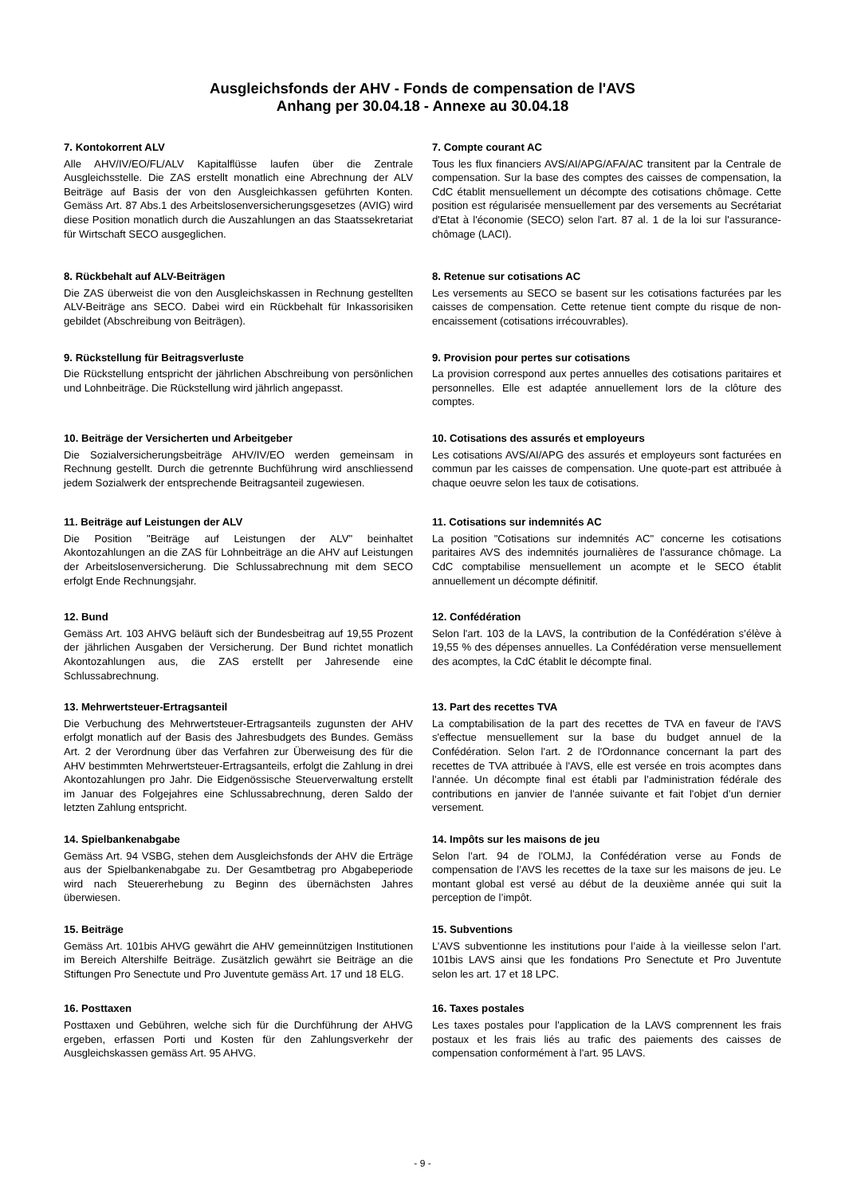Ausgleichsfonds der AHV - Fonds de compensation de l'AVS
Anhang per 30.04.18 - Annexe au 30.04.18
7. Kontokorrent ALV
Alle AHV/IV/EO/FL/ALV Kapitalflüsse laufen über die Zentrale Ausgleichsstelle. Die ZAS erstellt monatlich eine Abrechnung der ALV Beiträge auf Basis der von den Ausgleichkassen geführten Konten. Gemäss Art. 87 Abs.1 des Arbeitslosenversicherungsgesetzes (AVIG) wird diese Position monatlich durch die Auszahlungen an das Staatssekretariat für Wirtschaft SECO ausgeglichen.
7. Compte courant AC
Tous les flux financiers AVS/AI/APG/AFA/AC transitent par la Centrale de compensation. Sur la base des comptes des caisses de compensation, la CdC établit mensuellement un décompte des cotisations chômage. Cette position est régularisée mensuellement par des versements au Secrétariat d'Etat à l'économie (SECO) selon l'art. 87 al. 1 de la loi sur l'assurance-chômage (LACI).
8. Rückbehalt auf ALV-Beiträgen
Die ZAS überweist die von den Ausgleichskassen in Rechnung gestellten ALV-Beiträge ans SECO. Dabei wird ein Rückbehalt für Inkassorisiken gebildet (Abschreibung von Beiträgen).
8. Retenue sur cotisations AC
Les versements au SECO se basent sur les cotisations facturées par les caisses de compensation. Cette retenue tient compte du risque de non-encaissement (cotisations irrécouvrables).
9. Rückstellung für Beitragsverluste
Die Rückstellung entspricht der jährlichen Abschreibung von persönlichen und Lohnbeiträge. Die Rückstellung wird jährlich angepasst.
9. Provision pour pertes sur cotisations
La provision correspond aux pertes annuelles des cotisations paritaires et personnelles. Elle est adaptée annuellement lors de la clôture des comptes.
10. Beiträge der Versicherten und Arbeitgeber
Die Sozialversicherungsbeiträge AHV/IV/EO werden gemeinsam in Rechnung gestellt. Durch die getrennte Buchführung wird anschliessend jedem Sozialwerk der entsprechende Beitragsanteil zugewiesen.
10. Cotisations des assurés et employeurs
Les cotisations AVS/AI/APG des assurés et employeurs sont facturées en commun par les caisses de compensation. Une quote-part est attribuée à chaque oeuvre selon les taux de cotisations.
11. Beiträge auf Leistungen der ALV
Die Position "Beiträge auf Leistungen der ALV" beinhaltet Akontozahlungen an die ZAS für Lohnbeiträge an die AHV auf Leistungen der Arbeitslosenversicherung. Die Schlussabrechnung mit dem SECO erfolgt Ende Rechnungsjahr.
11. Cotisations sur indemnités AC
La position "Cotisations sur indemnités AC" concerne les cotisations paritaires AVS des indemnités journalières de l'assurance chômage. La CdC comptabilise mensuellement un acompte et le SECO établit annuellement un décompte définitif.
12. Bund
Gemäss Art. 103 AHVG beläuft sich der Bundesbeitrag auf 19,55 Prozent der jährlichen Ausgaben der Versicherung. Der Bund richtet monatlich Akontozahlungen aus, die ZAS erstellt per Jahresende eine Schlussabrechnung.
12. Confédération
Selon l'art. 103 de la LAVS, la contribution de la Confédération s’élève à 19,55 % des dépenses annuelles. La Confédération verse mensuellement des acomptes, la CdC établit le décompte final.
13. Mehrwertsteuer-Ertragsanteil
Die Verbuchung des Mehrwertsteuer-Ertragsanteils zugunsten der AHV erfolgt monatlich auf der Basis des Jahresbudgets des Bundes. Gemäss Art. 2 der Verordnung über das Verfahren zur Überweisung des für die AHV bestimmten Mehrwertsteuer-Ertragsanteils, erfolgt die Zahlung in drei Akontozahlungen pro Jahr. Die Eidgenössische Steuerverwaltung erstellt im Januar des Folgejahres eine Schlussabrechnung, deren Saldo der letzten Zahlung entspricht.
13. Part des recettes TVA
La comptabilisation de la part des recettes de TVA en faveur de l'AVS s'effectue mensuellement sur la base du budget annuel de la Confédération. Selon l'art. 2 de l'Ordonnance concernant la part des recettes de TVA attribuée à l'AVS, elle est versée en trois acomptes dans l'année. Un décompte final est établi par l’administration fédérale des contributions en janvier de l'année suivante et fait l'objet d’un dernier versement.
14. Spielbankenabgabe
Gemäss Art. 94 VSBG, stehen dem Ausgleichsfonds der AHV die Erträge aus der Spielbankenabgabe zu. Der Gesamtbetrag pro Abgabeperiode wird nach Steuererhebung zu Beginn des übernächsten Jahres überwiesen.
14. Impôts sur les maisons de jeu
Selon l'art. 94 de l'OLMJ, la Confédération verse au Fonds de compensation de l’AVS les recettes de la taxe sur les maisons de jeu. Le montant global est versé au début de la deuxième année qui suit la perception de l’impôt.
15. Beiträge
Gemäss Art. 101bis AHVG gewährt die AHV gemeinnützigen Institutionen im Bereich Altershilfe Beiträge. Zusätzlich gewährt sie Beiträge an die Stiftungen Pro Senectute und Pro Juventute gemäss Art. 17 und 18 ELG.
15. Subventions
L’AVS subventionne les institutions pour l’aide à la vieillesse selon l’art. 101bis LAVS ainsi que les fondations Pro Senectute et Pro Juventute selon les art. 17 et 18 LPC.
16. Posttaxen
Posttaxen und Gebühren, welche sich für die Durchführung der AHVG ergeben, erfassen Porti und Kosten für den Zahlungsverkehr der Ausgleichskassen gemäss Art. 95 AHVG.
16. Taxes postales
Les taxes postales pour l'application de la LAVS comprennent les frais postaux et les frais liés au trafic des paiements des caisses de compensation conformément à l'art. 95 LAVS.
- 9 -